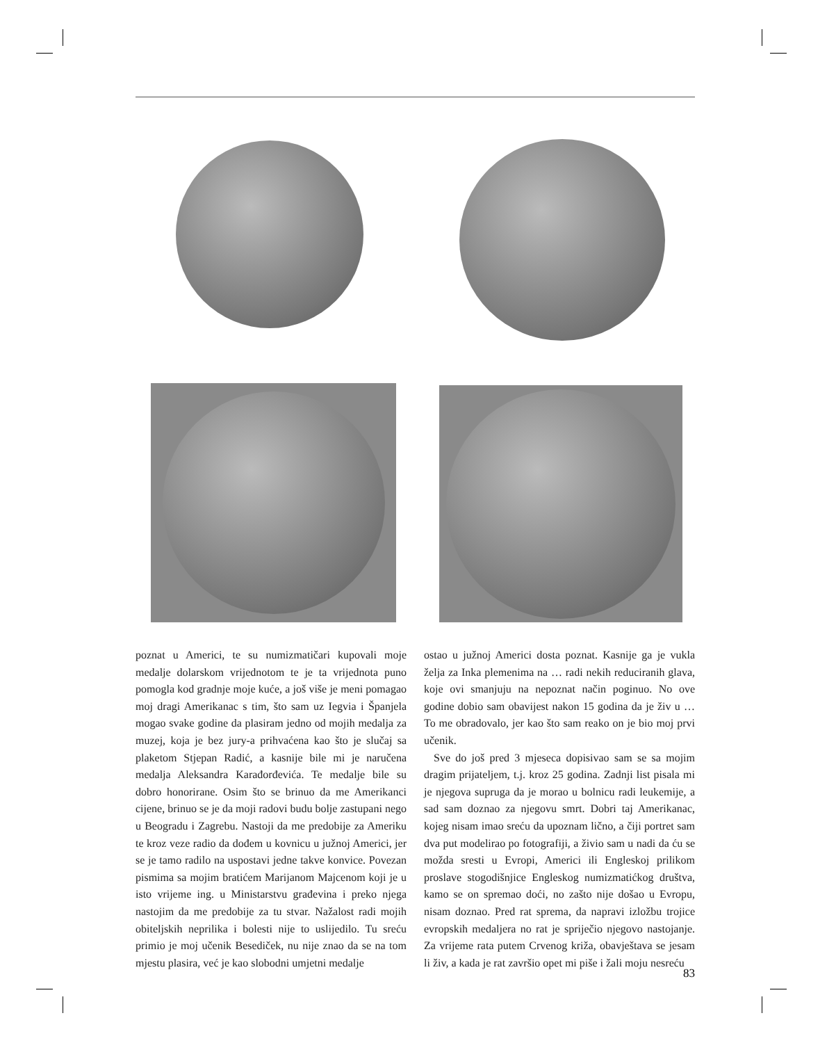poznat u Americi, te su numizmatičari kupovali moje medalje dolarskom vrijednotom te je ta vrijednota puno pomogla kod gradnje moje kuće, a još više je meni pomagao moj dragi Amerikanac s tim, što sam uz Iegvia i Španjela mogao svake godine da plasiram jedno od mojih medalja za muzej, koja je bez jury-a prihvaćena kao što je slučaj sa plaketom Stjepan Radić, a kasnije bile mi je naručena medalja Aleksandra Karađorđevića. Te medalje bile su dobro honorirane. Osim što se brinuo da me Amerikanci cijene, brinuo se je da moji radovi budu bolje zastupani nego u Beogradu i Zagrebu. Nastoji da me predobije za Ameriku te kroz veze radio da dođem u kovnicu u južnoj Americi, jer se je tamo radilo na uspostavi jedne takve konvice. Povezan pismima sa mojim bratićem Marijanom Majcenom koji je u isto vrijeme ing. u Ministarstvu građevina i preko njega nastojim da me predobije za tu stvar. Nažalost radi mojih obiteljskih neprilika i bolesti nije to uslijedilo. Tu sreću primio je moj učenik Besediček, nu nije znao da se na tom mjestu plasira, već je kao slobodni umjetni medalje
ostao u južnoj Americi dosta poznat. Kasnije ga je vukla želja za Inka plemenima na … radi nekih reduciranih glava, koje ovi smanjuju na nepoznat način poginuo. No ove godine dobio sam obavijest nakon 15 godina da je živ u … To me obradovalo, jer kao što sam reako on je bio moj prvi učenik.
Sve do još pred 3 mjeseca dopisivao sam se sa mojim dragim prijateljem, t.j. kroz 25 godina. Zadnji list pisala mi je njegova supruga da je morao u bolnicu radi leukemije, a sad sam doznao za njegovu smrt. Dobri taj Amerikanac, kojeg nisam imao sreću da upoznam lično, a čiji portret sam dva put modelirao po fotografiji, a živio sam u nadi da ću se možda sresti u Evropi, Americi ili Engleskoj prilikom proslave stogodišnjice Engleskog numizmatićkog društva, kamo se on spremao doći, no zašto nije došao u Evropu, nisam doznao. Pred rat sprema, da napravi izložbu trojice evropskih medaljera no rat je spriječio njegovo nastojanje. Za vrijeme rata putem Crvenog križa, obavještava se jesam li živ, a kada je rat završio opet mi piše i žali moju nesreću
83